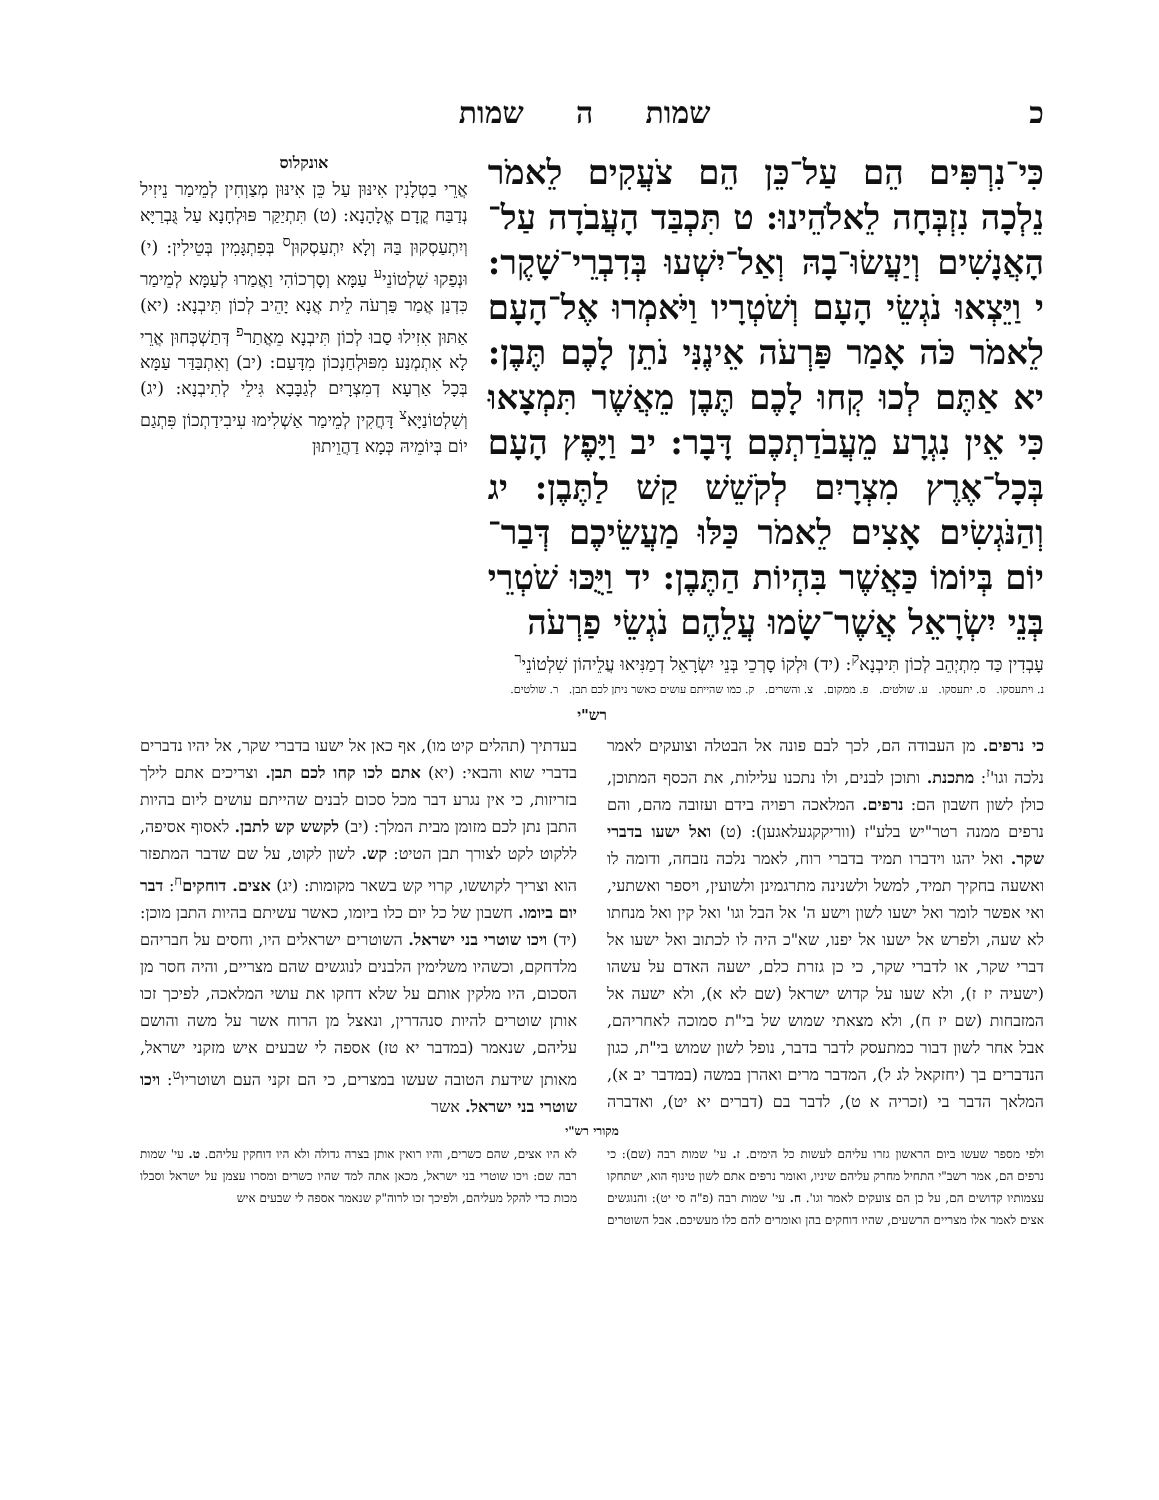כ שמות ה שמות
כִּי־נִרְפִּים הֵם עַל־כֵּן הֵם צֹעֲקִים לֵאמֹר נֵלְכָה נִזְבְּחָה לֵאלֹהֵינוּ: ט תִּכְבַּד הָעֲבֹדָה עַל־הָאֲנָשִׁים וְיַעֲשׂוּ־בָהּ וְאַל־יִשְׁעוּ בְּדִבְרֵי־שָׁקֶר: י וַיֵּצְאוּ נֹגְשֵׂי הָעָם וְשֹׁטְרָיו וַיֹּאמְרוּ אֶל־הָעָם לֵאמֹר כֹּה אָמַר פַּרְעֹה אֵינֶנִּי נֹתֵן לָכֶם תֶּבֶן: יא אַתֶּם לְכוּ קְחוּ לָכֶם תֶּבֶן מֵאֲשֶׁר תִּמְצָאוּ כִּי אֵין נִגְרָע מֵעֲבֹדַתְכֶם דָּבָר: יב וַיָּפֶץ הָעָם בְּכָל־אֶרֶץ מִצְרָיִם לְקֹשֵׁשׁ קַשׁ לַתֶּבֶן: יג וְהַנֹּגְשִׂים אָצִים לֵאמֹר כַּלּוּ מַעֲשֵׂיכֶם דְּבַר־יוֹם בְּיוֹמוֹ כַּאֲשֶׁר בִּהְיוֹת הַתֶּבֶן: יד וַיֻּכּוּ שֹׁטְרֵי בְּנֵי יִשְׂרָאֵל אֲשֶׁר־שָׂמוּ עֲלֵהֶם נֹגְשֵׂי פַרְעֹה
אונקלוס
אֲרֵי בַטְלָנִין אִינּוּן עַל כֵּן אִינּוּן מְצַוְחִין לְמֵימַר נֵיזִיל נְדַבַּח קֳדָם אֱלָהָנָא: (ט) תִּתְיַקַּר פּוּלְחָנָא עַל גֻּבְרַיָּא וְיִתְעַסְקוּן בַּהּ וְלָא יִתְעַסְקוּן<sup>ס</sup> בְּפִתְגָּמִין בְּטֵילִין: (י) וּנְפַקוּ שִׁלְטוֹנֵי<sup>ע</sup> עַמָּא וְסָרְכוֹהִי וַאֲמַרוּ לְעַמָּא לְמֵימַר כִּדְנַן אֲמַר פַּרְעֹה לֵית אֲנָא יָהֵיב לְכוֹן תִּיבְנָא: (יא) אַתּוּן אִזִילוּ סַבוּ לְכוֹן תִּיבְנָא מֵאֲתַר<sup>פ</sup> דְּתַשְׁכְּחוּן אֲרֵי לָא אִתְמְנַע מִפּוּלְחַנְכוֹן מִדָּעַם: (יב) וְאִתְבַּדַּר עַמָּא בְּכָל אַרְעָא דְמִצְרָיִם לְגַבָּבָא גִּילֵי לְתִיבְנָא: (יג) וְשִׁלְטוֹנַיָּא<sup>צ</sup> דָּחֲקִין לְמֵימַר אַשְׁלִימוּ עִיבִידַתְכוֹן פִּתְגַם יוֹם בְּיוֹמֵיהּ כְּמָא דַהֲוֵיתוּן
עָבְדִין כַּד מִתְיְהֵב לְכוֹן תִּיבְנָא<sup>ק</sup>: (יד) וּלְקוֹ סָרְכֵי בְּנֵי יִשְׂרָאֵל דְמַנִּיאוּ עֲלֵיהוֹן שִׁלְטוֹנֵי<sup>ר</sup>
נ. ויתעסקו. ס. יתעסקו. ע. שולטים. פ. ממקום. צ. והשרים. ק. כמו שהייתם עושים כאשר ניתן לכם תבן. ר. שולטים.
רש"י
כי נרפים. מן העבודה הם, לכך לבם פונה אל הבטלה וצועקים לאמר נלכה וגו'<sup>ז</sup>: מתכנת. ותוכן לבנים, ולו נתכנו עלילות, את הכסף המתוכן, כולן לשון חשבון הם: נרפים. המלאכה רפויה בידם ועזובה מהם, והם נרפים ממנה רטר"יש בלע"ז (ווריקקגעלאגען): (ט) ואל ישעו בדברי שקר. ואל יהגו וידברו תמיד בדברי רוח, לאמר נלכה נזבחה, ודומה לו ואשעה בחקיך תמיד, למשל ולשנינה מתרגמינן ולשועין, ויספר ואשתעי, ואי אפשר לומר ואל ישעו לשון וישע ה' אל הבל וגו' ואל קין ואל מנחתו לא שעה, ולפרש אל ישעו אל יפנו, שא"כ היה לו לכתוב ואל ישעו אל דברי שקר, או לדברי שקר, כי כן גזרת כלם, ישעה האדם על עשהו (ישעיה יז ז), ולא שעו על קדוש ישראל (שם לא א), ולא ישעה אל המזבחות (שם יז ח), ולא מצאתי שמוש של בי"ת סמוכה לאחריהם, אבל אחר לשון דבור כמתעסק לדבר בדבר, נופל לשון שמוש בי"ת, כגון הנדברים בך (יחזקאל לג ל), המדבר מרים ואהרן במשה (במדבר יב א), המלאך הדבר בי (זכריה א ט), לדבר בם (דברים יא יט), ואדברה בעדתיך (תהלים קיט מו), אף כאן אל ישעו בדברי שקר, אל יהיו נדברים בדברי שוא והבאי: (יא) אתם לכו קחו לכם תבן. וצריכים אתם לילך בזריזות, כי אין נגרע דבר מכל סכום לבנים שהייתם עושים ליום בהיות התבן נתן לכם מזומן מבית המלך: (יב) לקשש קש לתבן. לאסוף אסיפה, ללקוט לקט לצורך תבן הטיט: קש. לשון לקוט, על שם שדבר המתפזר הוא וצריך לקוששו, קרוי קש בשאר מקומות: (יג) אצים. דוחקים<sup>ח</sup>: דבר יום ביומו. חשבון של כל יום כלו ביומו, כאשר עשיתם בהיות התבן מוכן: (יד) ויכו שוטרי בני ישראל. השוטרים ישראלים היו, וחסים על חבריהם מלדחקם, וכשהיו משלימין הלבנים לנוגשים שהם מצריים, והיה חסר מן הסכום, היו מלקין אותם על שלא דחקו את עושי המלאכה, לפיכך זכו אותן שוטרים להיות סנהדרין, ונאצל מן הרוח אשר על משה והושם עליהם, שנאמר (במדבר יא טז) אספה לי שבעים איש מזקני ישראל, מאותן שידעת הטובה שעשו במצרים, כי הם זקני העם ושוטריו<sup>ט</sup>: ויכו שוטרי בני ישראל. אשר
מקורי רש"י
ולפי מספר שעשו ביום הראשון גזרו עליהם לעשות כל הימים. ז. עי' שמות רבה (שם): כי נרפים הם, אמר רשב"י התחיל מחרק עליהם שיניו, ואומר נרפים אתם לשון טינוף הוא, ישתחקו עצמותיו קדושים הם, על כן הם צועקים לאמר וגו'. ח. עי' שמות רבה (פ"ה סי יט): והנוגשים אצים לאמר אלו מצריים הרשעים, שהיו דוחקים בהן ואומרים להם כלו מעשיכם. אבל השוטרים לא היו אצים, שהם כשרים, והיו רואין אותן בצרה גדולה ולא היו דוחקין עליהם. ט. עי' שמות רבה שם: ויכו שוטרי בני ישראל, מכאן אתה למד שהיו כשרים ומסרו עצמן על ישראל וסבלו מכות כדי להקל מעליהם, ולפיכך זכו לרוה"ק שנאמר אספה לי שבעים איש